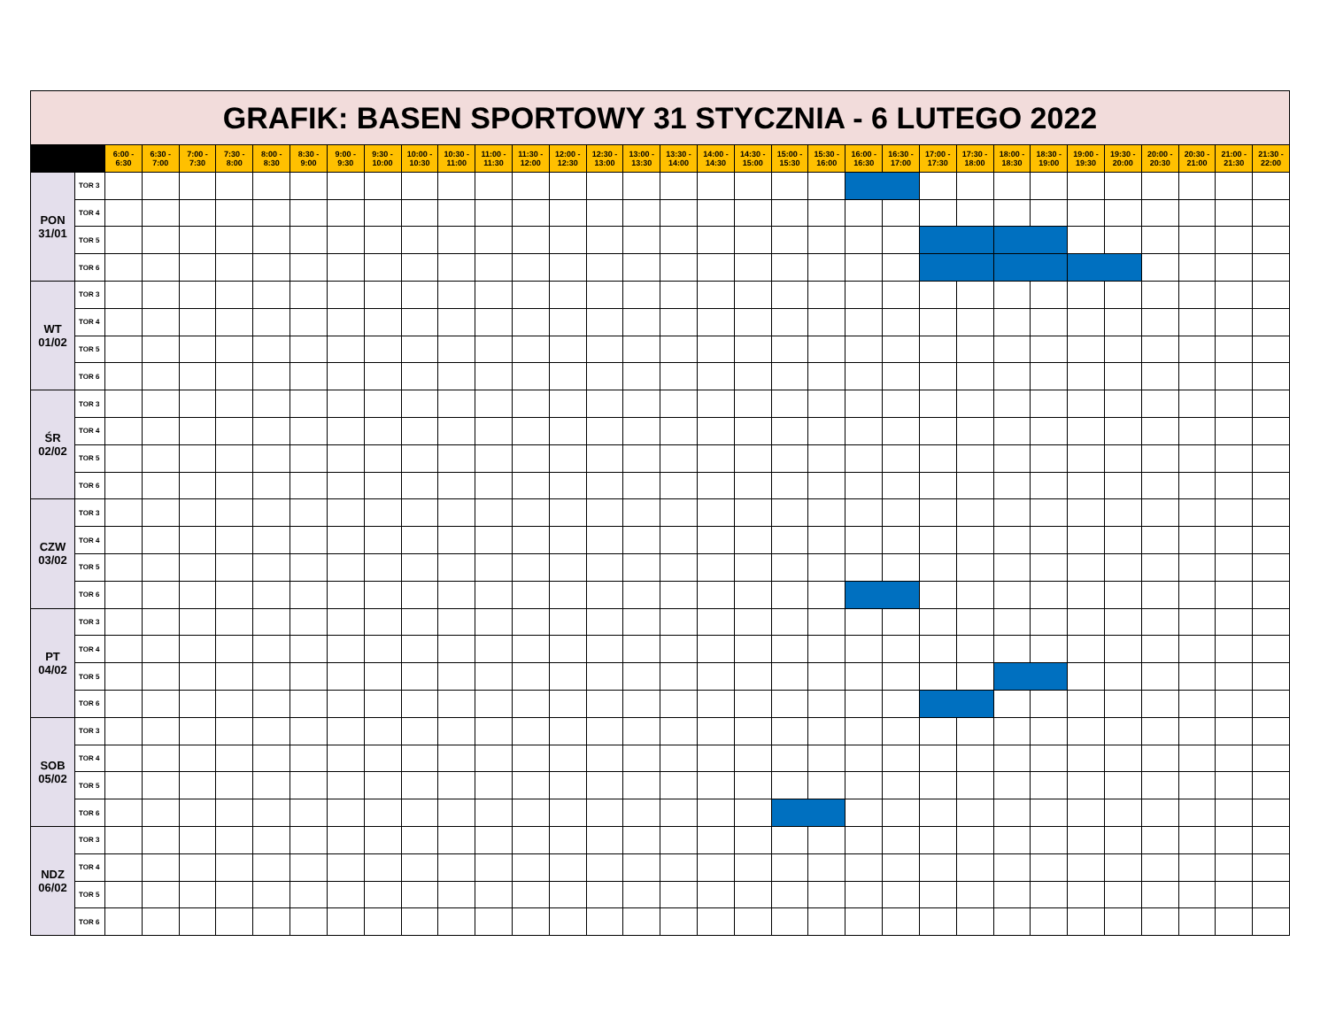GRAFIK: BASEN SPORTOWY 31 STYCZNIA - 6 LUTEGO 2022
| | | 6:00 - 6:30 | 6:30 - 7:00 | 7:00 - 7:30 | 7:30 - 8:00 | 8:00 - 8:30 | 8:30 - 9:00 | 9:00 - 9:30 | 9:30 - 10:00 | 10:00 - 10:30 | 10:30 - 11:00 | 11:00 - 11:30 | 11:30 - 12:00 | 12:00 - 12:30 | 12:30 - 13:00 | 13:00 - 13:30 | 13:30 - 14:00 | 14:00 - 14:30 | 14:30 - 15:00 | 15:00 - 15:30 | 15:30 - 16:00 | 16:00 - 16:30 | 16:30 - 17:00 | 17:00 - 17:30 | 17:30 - 18:00 | 18:00 - 18:30 | 18:30 - 19:00 | 19:00 - 19:30 | 19:30 - 20:00 | 20:00 - 20:30 | 20:30 - 21:00 | 21:00 - 21:30 | 21:30 - 22:00 |
| --- | --- | --- | --- | --- | --- | --- | --- | --- | --- | --- | --- | --- | --- | --- | --- | --- | --- | --- | --- | --- | --- | --- | --- | --- | --- | --- | --- | --- | --- | --- | --- | --- | --- |
| PON 31/01 | TOR 3 | | | | | | | | | | | | | | | | | | | | | | | | | | | | | | | | |
| | TOR 4 | | | | | | | | | | | | | | | | | | | | | | | | | | | | | | | | |
| | TOR 5 | | | | | | | | | | | | | | | | | | | | | | | | | | | | | | | | |
| | TOR 6 | | | | | | | | | | | | | | | | | | | | | | | | | | | | | | | | |
| WT 01/02 | TOR 3 | | | | | | | | | | | | | | | | | | | | | | | | | | | | | | | | |
| | TOR 4 | | | | | | | | | | | | | | | | | | | | | | | | | | | | | | | | |
| | TOR 5 | | | | | | | | | | | | | | | | | | | | | | | | | | | | | | | | |
| | TOR 6 | | | | | | | | | | | | | | | | | | | | | | | | | | | | | | | | |
| ŚR 02/02 | TOR 3 | | | | | | | | | | | | | | | | | | | | | | | | | | | | | | | | |
| | TOR 4 | | | | | | | | | | | | | | | | | | | | | | | | | | | | | | | | |
| | TOR 5 | | | | | | | | | | | | | | | | | | | | | | | | | | | | | | | | |
| | TOR 6 | | | | | | | | | | | | | | | | | | | | | | | | | | | | | | | | |
| CZW 03/02 | TOR 3 | | | | | | | | | | | | | | | | | | | | | | | | | | | | | | | | |
| | TOR 4 | | | | | | | | | | | | | | | | | | | | | | | | | | | | | | | | |
| | TOR 5 | | | | | | | | | | | | | | | | | | | | | | | | | | | | | | | | |
| | TOR 6 | | | | | | | | | | | | | | | | | | | | | | | | | | | | | | | | |
| PT 04/02 | TOR 3 | | | | | | | | | | | | | | | | | | | | | | | | | | | | | | | | |
| | TOR 4 | | | | | | | | | | | | | | | | | | | | | | | | | | | | | | | | |
| | TOR 5 | | | | | | | | | | | | | | | | | | | | | | | | | | | | | | | | |
| | TOR 6 | | | | | | | | | | | | | | | | | | | | | | | | | | | | | | | | |
| SOB 05/02 | TOR 3 | | | | | | | | | | | | | | | | | | | | | | | | | | | | | | | | |
| | TOR 4 | | | | | | | | | | | | | | | | | | | | | | | | | | | | | | | | |
| | TOR 5 | | | | | | | | | | | | | | | | | | | | | | | | | | | | | | | | |
| | TOR 6 | | | | | | | | | | | | | | | | | | | | | | | | | | | | | | | | |
| NDZ 06/02 | TOR 3 | | | | | | | | | | | | | | | | | | | | | | | | | | | | | | | | |
| | TOR 4 | | | | | | | | | | | | | | | | | | | | | | | | | | | | | | | | |
| | TOR 5 | | | | | | | | | | | | | | | | | | | | | | | | | | | | | | | | |
| | TOR 6 | | | | | | | | | | | | | | | | | | | | | | | | | | | | | | | | |